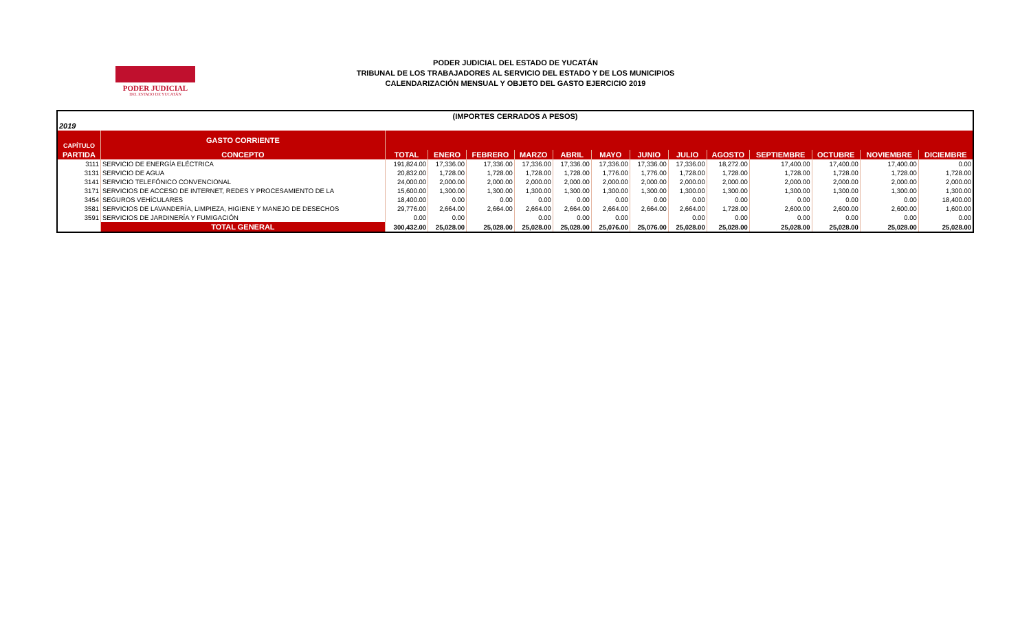PODER JUDICIAL
DEL ESTADO DE YUCATÁN
PODER JUDICIAL DEL ESTADO DE YUCATÁN
TRIBUNAL DE LOS TRABAJADORES AL SERVICIO DEL ESTADO Y DE LOS MUNICIPIOS
CALENDARIZACIÓN MENSUAL Y OBJETO DEL GASTO EJERCICIO 2019
| (IMPORTES CERRADOS A PESOS) | | | | | | | | | | | | | | |
| 2019 | | | | | | | | | | | | | | |
| CAPÍTULO | GASTO CORRIENTE | | | | | | | | | | | | | |
| PARTIDA | CONCEPTO | TOTAL | ENERO | FEBRERO | MARZO | ABRIL | MAYO | JUNIO | JULIO | AGOSTO | SEPTIEMBRE | OCTUBRE | NOVIEMBRE | DICIEMBRE |
| 3111 | SERVICIO DE ENERGÍA ELÉCTRICA | 191,824.00 | 17,336.00 | 17,336.00 | 17,336.00 | 17,336.00 | 17,336.00 | 17,336.00 | 17,336.00 | 18,272.00 | 17,400.00 | 17,400.00 | 17,400.00 | 0.00 |
| 3131 | SERVICIO DE AGUA | 20,832.00 | 1,728.00 | 1,728.00 | 1,728.00 | 1,728.00 | 1,776.00 | 1,776.00 | 1,728.00 | 1,728.00 | 1,728.00 | 1,728.00 | 1,728.00 | 1,728.00 |
| 3141 | SERVICIO TELEFÓNICO CONVENCIONAL | 24,000.00 | 2,000.00 | 2,000.00 | 2,000.00 | 2,000.00 | 2,000.00 | 2,000.00 | 2,000.00 | 2,000.00 | 2,000.00 | 2,000.00 | 2,000.00 | 2,000.00 |
| 3171 | SERVICIOS DE ACCESO DE INTERNET, REDES Y PROCESAMIENTO DE LA | 15,600.00 | 1,300.00 | 1,300.00 | 1,300.00 | 1,300.00 | 1,300.00 | 1,300.00 | 1,300.00 | 1,300.00 | 1,300.00 | 1,300.00 | 1,300.00 | 1,300.00 |
| 3454 | SEGUROS VEHÍCULARES | 18,400.00 | 0.00 | 0.00 | 0.00 | 0.00 | 0.00 | 0.00 | 0.00 | 0.00 | 0.00 | 0.00 | 0.00 | 18,400.00 |
| 3581 | SERVICIOS DE LAVANDERÍA, LIMPIEZA, HIGIENE Y MANEJO DE DESECHOS | 29,776.00 | 2,664.00 | 2,664.00 | 2,664.00 | 2,664.00 | 2,664.00 | 2,664.00 | 2,664.00 | 1,728.00 | 2,600.00 | 2,600.00 | 2,600.00 | 1,600.00 |
| 3591 | SERVICIOS DE JARDINERÍA Y FUMIGACIÓN | 0.00 | 0.00 | | 0.00 | 0.00 | 0.00 | | 0.00 | 0.00 | 0.00 | 0.00 | 0.00 | 0.00 |
| | TOTAL GENERAL | 300,432.00 | 25,028.00 | 25,028.00 | 25,028.00 | 25,028.00 | 25,076.00 | 25,076.00 | 25,028.00 | 25,028.00 | 25,028.00 | 25,028.00 | 25,028.00 | 25,028.00 |